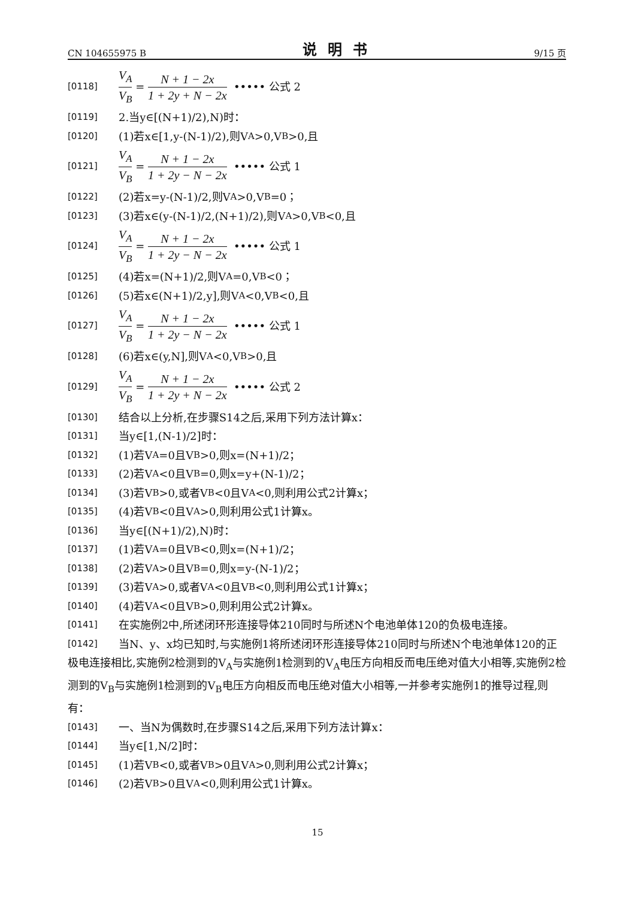CN 104655975 B 说明书 9/15 页
[0118] V<sub>A</sub> V<sub>B</sub> = N + 1 − 2x 1 + 2y + N − 2x ••••• 公式 2
[0119] 2.当y∈[(N+1)/2),N)时：
[0120] (1)若x∈[1,y-(N-1)/2),则V<sub>A</sub>>0,V<sub>B</sub>>0,且
[0121] V<sub>A</sub> V<sub>B</sub> = N + 1 − 2x 1 + 2y − N − 2x ••••• 公式 1
[0122] (2)若x=y-(N-1)/2,则V<sub>A</sub>>0,V<sub>B</sub>=0；
[0123] (3)若x∈(y-(N-1)/2,(N+1)/2),则V<sub>A</sub>>0,V<sub>B</sub><0,且
[0124] V<sub>A</sub> V<sub>B</sub> = N + 1 − 2x 1 + 2y − N − 2x ••••• 公式 1
[0125] (4)若x=(N+1)/2,则V<sub>A</sub>=0,V<sub>B</sub><0；
[0126] (5)若x∈(N+1)/2,y],则V<sub>A</sub><0,V<sub>B</sub><0,且
[0127] V<sub>A</sub> V<sub>B</sub> = N + 1 − 2x 1 + 2y − N − 2x ••••• 公式 1
[0128] (6)若x∈(y,N],则V<sub>A</sub><0,V<sub>B</sub>>0,且
[0129] V<sub>A</sub> V<sub>B</sub> = N + 1 − 2x 1 + 2y + N − 2x ••••• 公式 2
[0130] 结合以上分析,在步骤S14之后,采用下列方法计算x：
[0131] 当y∈[1,(N-1)/2]时：
[0132] (1)若V<sub>A</sub>=0且V<sub>B</sub>>0,则x=(N+1)/2；
[0133] (2)若V<sub>A</sub><0且V<sub>B</sub>=0,则x=y+(N-1)/2；
[0134] (3)若V<sub>B</sub>>0,或者V<sub>B</sub><0且V<sub>A</sub><0,则利用公式2计算x；
[0135] (4)若V<sub>B</sub><0且V<sub>A</sub>>0,则利用公式1计算x。
[0136] 当y∈[(N+1)/2),N)时：
[0137] (1)若V<sub>A</sub>=0且V<sub>B</sub><0,则x=(N+1)/2；
[0138] (2)若V<sub>A</sub>>0且V<sub>B</sub>=0,则x=y-(N-1)/2；
[0139] (3)若V<sub>A</sub>>0,或者V<sub>A</sub><0且V<sub>B</sub><0,则利用公式1计算x；
[0140] (4)若V<sub>A</sub><0且V<sub>B</sub>>0,则利用公式2计算x。
[0141]
在实施例2中,所述闭环形连接导体210同时与所述N个电池单体120的负极电连接。
[0142]
当N、y、x均已知时,与实施例1将所述闭环形连接导体210同时与所述N个电池单体120的正极电连接相比,实施例2检测到的V<sub>A</sub>与实施例1检测到的V<sub>A</sub>电压方向相反而电压绝对值大小相等,实施例2检测到的V<sub>B</sub>与实施例1检测到的V<sub>B</sub>电压方向相反而电压绝对值大小相等,一并参考实施例1的推导过程,则有：
[0143] 一、当N为偶数时,在步骤S14之后,采用下列方法计算x：
[0144] 当y∈[1,N/2]时：
[0145] (1)若V<sub>B</sub><0,或者V<sub>B</sub>>0且V<sub>A</sub>>0,则利用公式2计算x；
[0146] (2)若V<sub>B</sub>>0且V<sub>A</sub><0,则利用公式1计算x。
15